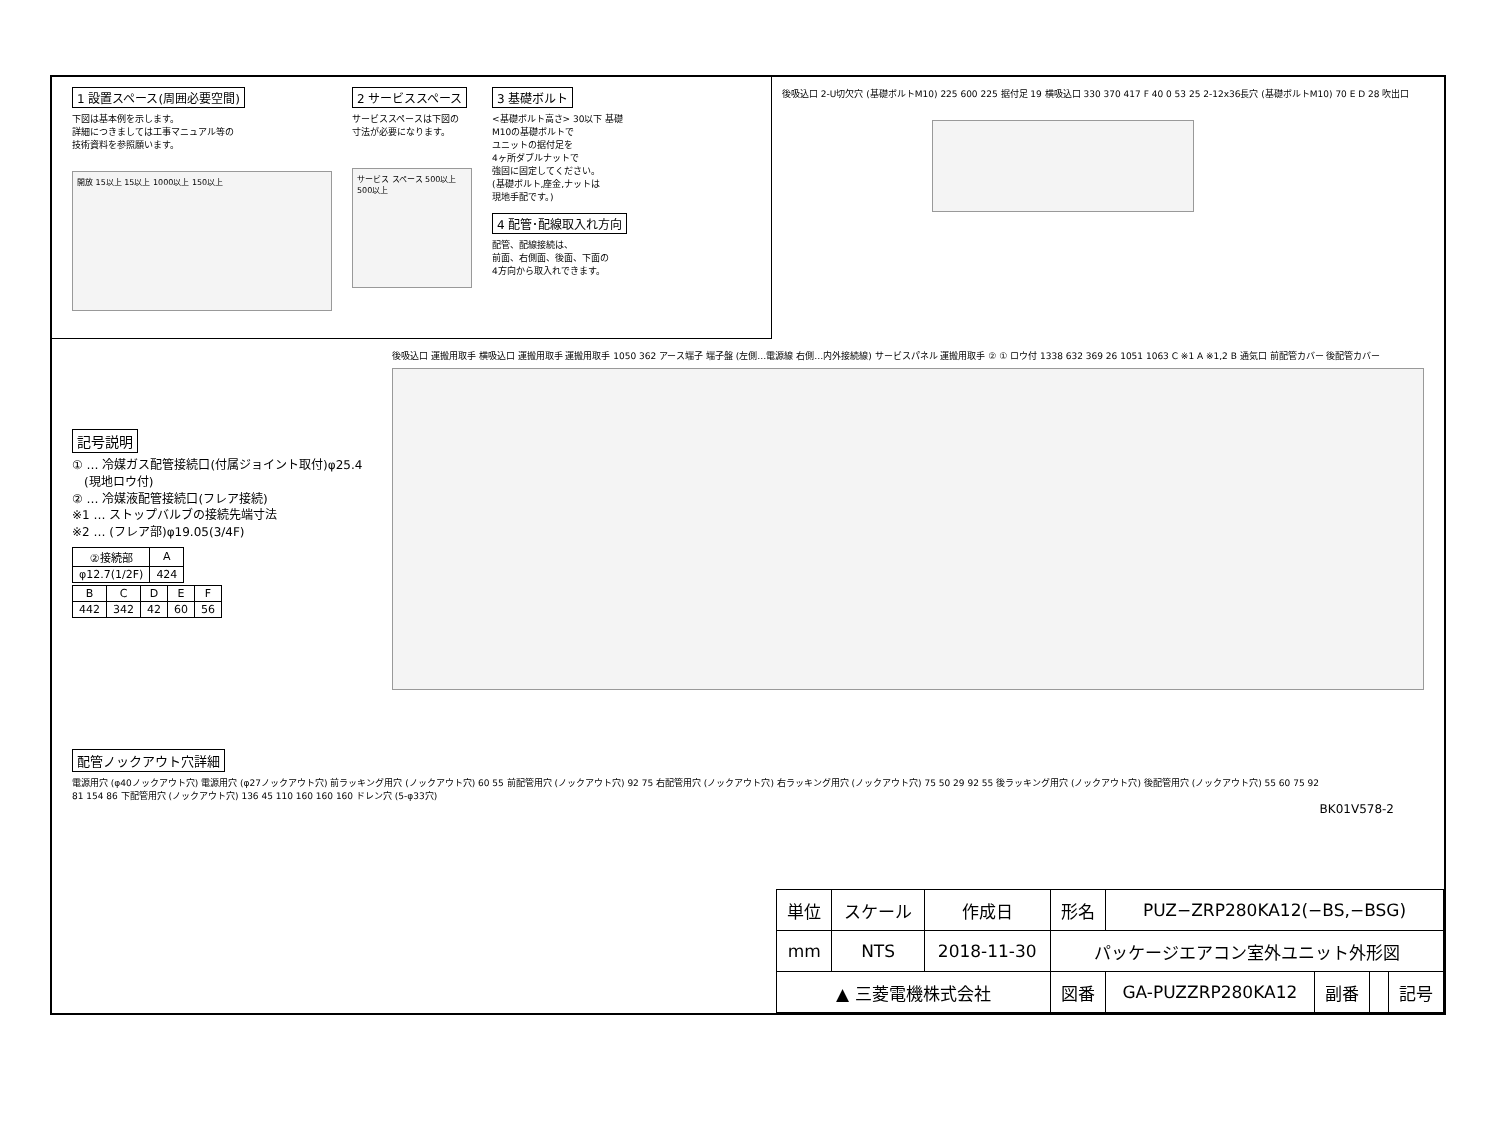1 設置スペース(周囲必要空間)
下図は基本例を示します。
詳細につきましては工事マニュアル等の
技術資料を参照願います。
開放 15以上 15以上 1000以上 150以上
2 サービススペース
サービススペースは下図の
寸法が必要になります。
サービス スペース 500以上 500以上
3 基礎ボルト
<基礎ボルト高さ> 30以下 基礎
M10の基礎ボルトで
ユニットの据付足を
4ヶ所ダブルナットで
強固に固定してください。
(基礎ボルト,座金,ナットは
現地手配です。)
4 配管･配線取入れ方向
配管、配線接続は、
前面、右側面、後面、下面の
4方向から取入れできます。
後吸込口 2-U切欠穴 (基礎ボルトM10) 225 600 225 据付足 19 横吸込口 330 370 417 F 40 0 53 25 2-12x36長穴 (基礎ボルトM10) 70 E D 28 吹出口
記号説明
① … 冷媒ガス配管接続口(付属ジョイント取付)φ25.4
　(現地ロウ付)
② … 冷媒液配管接続口(フレア接続)
※1 … ストップバルブの接続先端寸法
※2 … (フレア部)φ19.05(3/4F)
| ②接続部 | A |
| --- | --- |
| φ12.7(1/2F) | 424 |
| B | C | D | E | F |
| --- | --- | --- | --- | --- |
| 442 | 342 | 42 | 60 | 56 |
後吸込口 運搬用取手 横吸込口 運搬用取手 運搬用取手 1050 362 アース端子 端子盤 (左側…電源線 右側…内外接続線) サービスパネル 運搬用取手 ② ① ロウ付 1338 632 369 26 1051 1063 C ※1 A ※1,2 B 通気口 前配管カバー 後配管カバー
配管ノックアウト穴詳細
電源用穴 (φ40ノックアウト穴) 電源用穴 (φ27ノックアウト穴) 前ラッキング用穴 (ノックアウト穴) 60 55 前配管用穴 (ノックアウト穴) 92 75 右配管用穴 (ノックアウト穴) 右ラッキング用穴 (ノックアウト穴) 75 50 29 92 55 後ラッキング用穴 (ノックアウト穴) 後配管用穴 (ノックアウト穴) 55 60 75 92
81 154 86 下配管用穴 (ノックアウト穴) 136 45 110 160 160 160 ドレン穴 (5-φ33穴)
BK01V578-2
| 単位 | スケール | 作成日 | 形名 | PUZ−ZRP280KA12(−BS,−BSG) | | | |
| mm | NTS | 2018-11-30 | パッケージエアコン室外ユニット外形図 | | | | |
| ▲ 三菱電機株式会社 | | | 図番 | GA-PUZZRP280KA12 | 副番 | | 記号 |